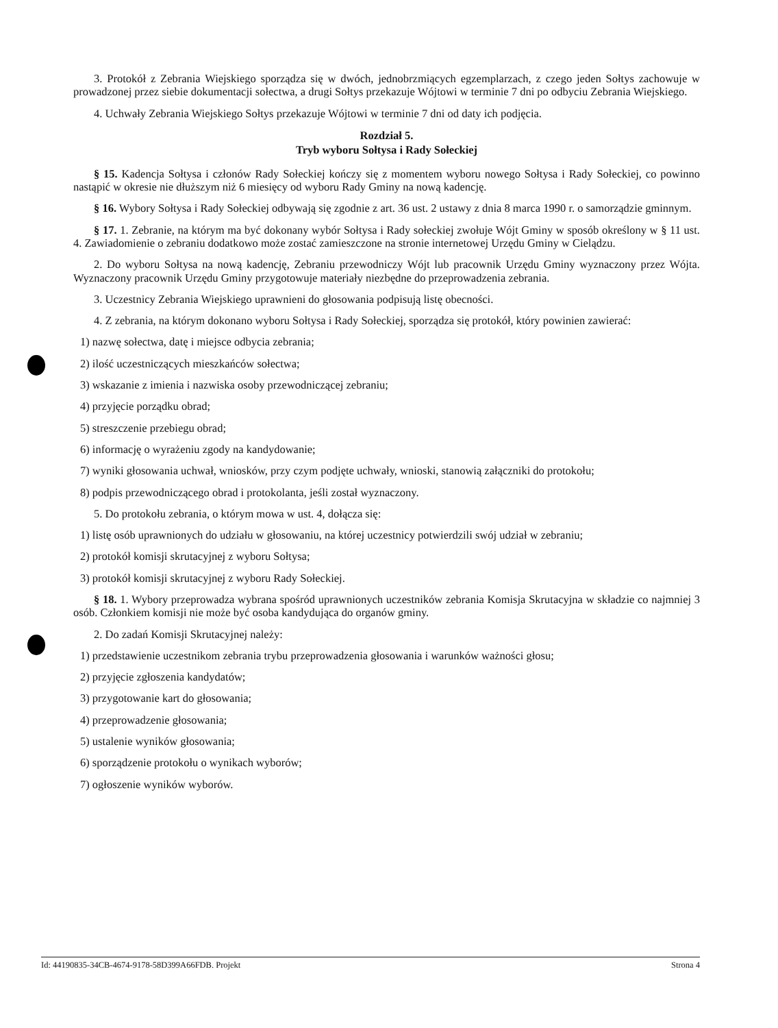3. Protokół z Zebrania Wiejskiego sporządza się w dwóch, jednobrzmiących egzemplarzach, z czego jeden Sołtys zachowuje w prowadzonej przez siebie dokumentacji sołectwa, a drugi Sołtys przekazuje Wójtowi w terminie 7 dni po odbyciu Zebrania Wiejskiego.
4. Uchwały Zebrania Wiejskiego Sołtys przekazuje Wójtowi w terminie 7 dni od daty ich podjęcia.
Rozdział 5.
Tryb wyboru Sołtysa i Rady Sołeckiej
§ 15. Kadencja Sołtysa i członów Rady Sołeckiej kończy się z momentem wyboru nowego Sołtysa i Rady Sołeckiej, co powinno nastąpić w okresie nie dłuższym niż 6 miesięcy od wyboru Rady Gminy na nową kadencję.
§ 16. Wybory Sołtysa i Rady Sołeckiej odbywają się zgodnie z art. 36 ust. 2 ustawy z dnia 8 marca 1990 r. o samorządzie gminnym.
§ 17. 1. Zebranie, na którym ma być dokonany wybór Sołtysa i Rady sołeckiej zwołuje Wójt Gminy w sposób określony w § 11 ust. 4. Zawiadomienie o zebraniu dodatkowo może zostać zamieszczone na stronie internetowej Urzędu Gminy w Cielądzu.
2. Do wyboru Sołtysa na nową kadencję, Zebraniu przewodniczy Wójt lub pracownik Urzędu Gminy wyznaczony przez Wójta. Wyznaczony pracownik Urzędu Gminy przygotowuje materiały niezbędne do przeprowadzenia zebrania.
3. Uczestnicy Zebrania Wiejskiego uprawnieni do głosowania podpisują listę obecności.
4. Z zebrania, na którym dokonano wyboru Sołtysa i Rady Sołeckiej, sporządza się protokół, który powinien zawierać:
1) nazwę sołectwa, datę i miejsce odbycia zebrania;
2) ilość uczestniczących mieszkańców sołectwa;
3) wskazanie z imienia i nazwiska osoby przewodniczącej zebraniu;
4) przyjęcie porządku obrad;
5) streszczenie przebiegu obrad;
6) informację o wyrażeniu zgody na kandydowanie;
7) wyniki głosowania uchwał, wniosków, przy czym podjęte uchwały, wnioski, stanowią załączniki do protokołu;
8) podpis przewodniczącego obrad i protokolanta, jeśli został wyznaczony.
5. Do protokołu zebrania, o którym mowa w ust. 4, dołącza się:
1) listę osób uprawnionych do udziału w głosowaniu, na której uczestnicy potwierdzili swój udział w zebraniu;
2) protokół komisji skrutacyjnej z wyboru Sołtysa;
3) protokół komisji skrutacyjnej z wyboru Rady Sołeckiej.
§ 18. 1. Wybory przeprowadza wybrana spośród uprawnionych uczestników zebrania Komisja Skrutacyjna w składzie co najmniej 3 osób. Członkiem komisji nie może być osoba kandydująca do organów gminy.
2. Do zadań Komisji Skrutacyjnej należy:
1) przedstawienie uczestnikom zebrania trybu przeprowadzenia głosowania i warunków ważności głosu;
2) przyjęcie zgłoszenia kandydatów;
3) przygotowanie kart do głosowania;
4) przeprowadzenie głosowania;
5) ustalenie wyników głosowania;
6) sporządzenie protokołu o wynikach wyborów;
7) ogłoszenie wyników wyborów.
Id: 44190835-34CB-4674-9178-58D399A66FDB. Projekt Strona 4